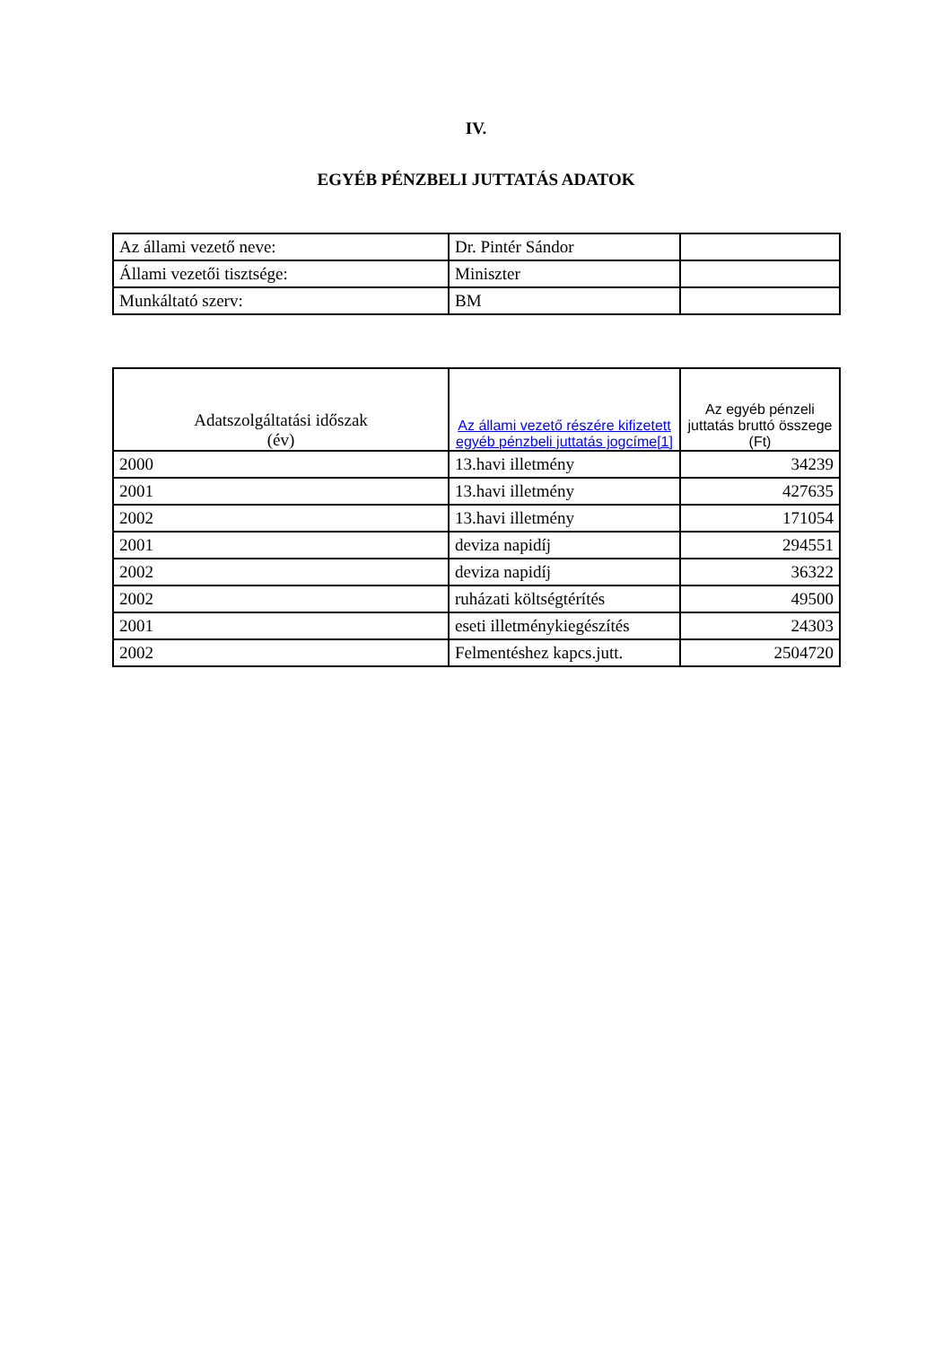IV.
EGYÉB PÉNZBELI JUTTATÁS ADATOK
| Az állami vezető neve: | Dr. Pintér Sándor | |
| Állami vezetői tisztsége: | Miniszter | |
| Munkáltató szerv: | BM | |
| Adatszolgáltatási időszak (év) | Az állami vezető részére kifizetett egyéb pénzbeli juttatás jogcíme[1] | Az egyéb pénzeli juttatás bruttó összege (Ft) |
| --- | --- | --- |
| 2000 | 13.havi illetmény | 34239 |
| 2001 | 13.havi illetmény | 427635 |
| 2002 | 13.havi illetmény | 171054 |
| 2001 | deviza napidíj | 294551 |
| 2002 | deviza napidíj | 36322 |
| 2002 | ruházati költségtérítés | 49500 |
| 2001 | eseti illetménykiegészítés | 24303 |
| 2002 | Felmentéshez kapcs.jutt. | 2504720 |